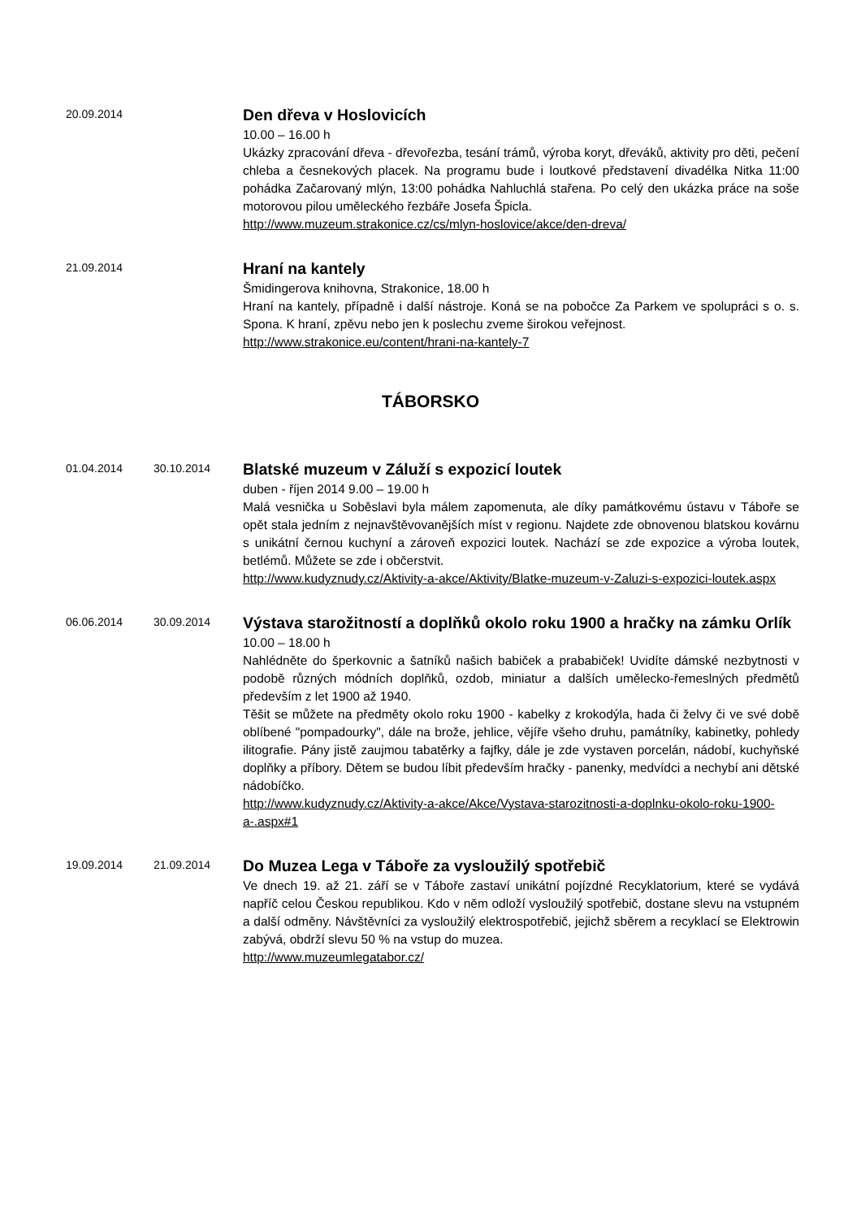20.09.2014
Den dřeva v Hoslovicích
10.00 – 16.00 h
Ukázky zpracování dřeva - dřevořezba, tesání trámů, výroba koryt, dřeváků, aktivity pro děti, pečení chleba a česnekových placek. Na programu bude i loutkové představení divadélka Nitka 11:00 pohádka Začarovaný mlýn, 13:00 pohádka Nahluchlá stařena. Po celý den ukázka práce na soše motorovou pilou uměleckého řezbáře Josefa Špicla.
http://www.muzeum.strakonice.cz/cs/mlyn-hoslovice/akce/den-dreva/
21.09.2014
Hraní na kantely
Šmidingerova knihovna, Strakonice, 18.00 h
Hraní na kantely, případně i další nástroje. Koná se na pobočce Za Parkem ve spolupráci s o. s. Spona. K hraní, zpěvu nebo jen k poslechu zveme širokou veřejnost.
http://www.strakonice.eu/content/hrani-na-kantely-7
TÁBORSKO
01.04.2014 30.10.2014
Blatské muzeum v Záluží s expozicí loutek
duben - říjen 2014 9.00 – 19.00 h
Malá vesnička u Soběslavi byla málem zapomenuta, ale díky památkovému ústavu v Táboře se opět stala jedním z nejnavštěvovanějších míst v regionu. Najdete zde obnovenou blatskou kovárnu s unikátní černou kuchyní a zároveň expozici loutek. Nachází se zde expozice a výroba loutek, betlémů. Můžete se zde i občerstvit.
http://www.kudyznudy.cz/Aktivity-a-akce/Aktivity/Blatke-muzeum-v-Zaluzi-s-expozici-loutek.aspx
06.06.2014 30.09.2014
Výstava starožitností a doplňků okolo roku 1900 a hračky na zámku Orlík
10.00 – 18.00 h
Nahlédněte do šperkovnic a šatníků našich babiček a prababiček! Uvidíte dámské nezbytnosti v podobě různých módních doplňků, ozdob, miniatur a dalších umělecko-řemeslných předmětů především z let 1900 až 1940.
Těšit se můžete na předměty okolo roku 1900 - kabelky z krokodýla, hada či želvy či ve své době oblíbené "pompadourky", dále na brože, jehlice, vějíře všeho druhu, památníky, kabinetky, pohledy ilitografie. Pány jistě zaujmou tabatěrky a fajfky, dále je zde vystaven porcelán, nádobí, kuchyňské doplňky a příbory. Dětem se budou líbit především hračky - panenky, medvídci a nechybí ani dětské nádobíčko.
http://www.kudyznudy.cz/Aktivity-a-akce/Akce/Vystava-starozitnosti-a-doplnku-okolo-roku-1900-a-.aspx#1
19.09.2014 21.09.2014
Do Muzea Lega v Táboře za vysloužilý spotřebič
Ve dnech 19. až 21. září se v Táboře zastaví unikátní pojízdné Recyklatorium, které se vydává napříč celou Českou republikou. Kdo v něm odloží vysloužilý spotřebič, dostane slevu na vstupném a další odměny. Návštěvníci za vysloužilý elektrospotřebič, jejichž sběrem a recyklací se Elektrowin zabývá, obdrží slevu 50 % na vstup do muzea.
http://www.muzeumlegatabor.cz/